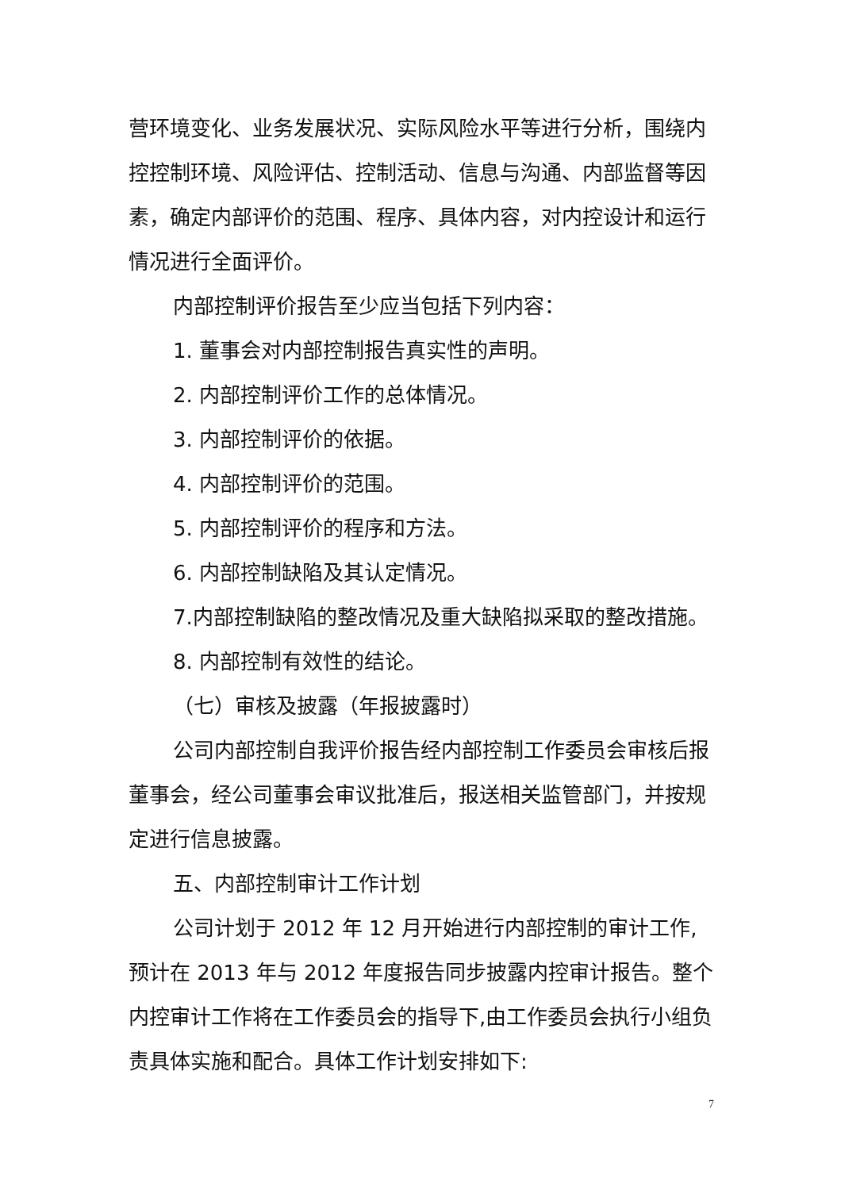营环境变化、业务发展状况、实际风险水平等进行分析，围绕内控控制环境、风险评估、控制活动、信息与沟通、内部监督等因素，确定内部评价的范围、程序、具体内容，对内控设计和运行情况进行全面评价。
内部控制评价报告至少应当包括下列内容：
1. 董事会对内部控制报告真实性的声明。
2. 内部控制评价工作的总体情况。
3. 内部控制评价的依据。
4. 内部控制评价的范围。
5. 内部控制评价的程序和方法。
6. 内部控制缺陷及其认定情况。
7.内部控制缺陷的整改情况及重大缺陷拟采取的整改措施。
8. 内部控制有效性的结论。
（七）审核及披露（年报披露时）
公司内部控制自我评价报告经内部控制工作委员会审核后报董事会，经公司董事会审议批准后，报送相关监管部门，并按规定进行信息披露。
五、内部控制审计工作计划
公司计划于 2012 年 12 月开始进行内部控制的审计工作,预计在 2013 年与 2012 年度报告同步披露内控审计报告。整个内控审计工作将在工作委员会的指导下,由工作委员会执行小组负责具体实施和配合。具体工作计划安排如下:
7